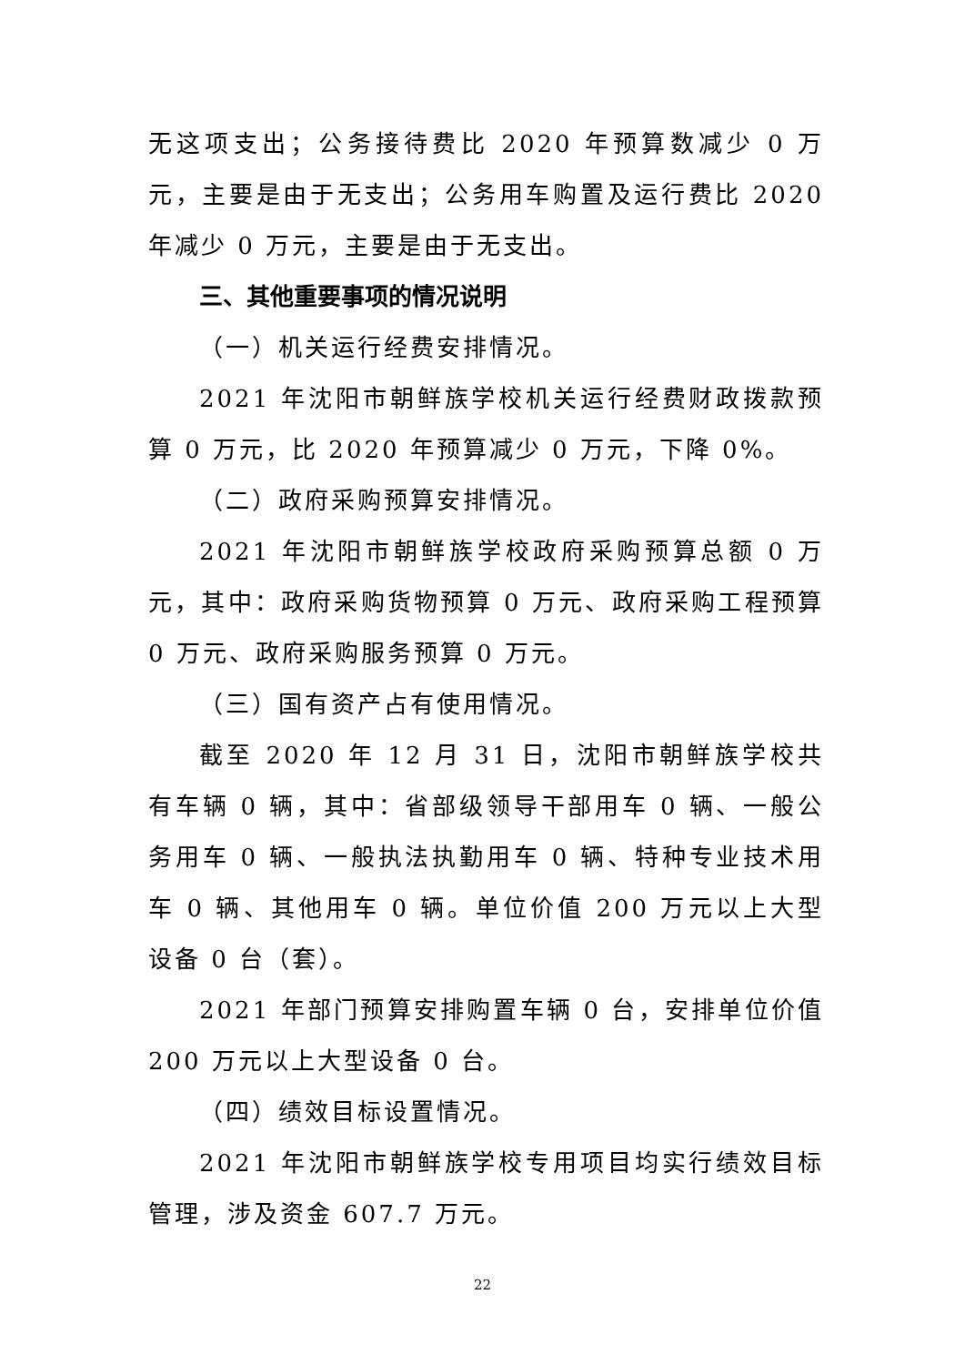无这项支出；公务接待费比 2020 年预算数减少 0 万元，主要是由于无支出；公务用车购置及运行费比 2020 年减少 0 万元，主要是由于无支出。
三、其他重要事项的情况说明
（一）机关运行经费安排情况。
2021 年沈阳市朝鲜族学校机关运行经费财政拨款预算 0 万元，比 2020 年预算减少 0 万元，下降 0%。
（二）政府采购预算安排情况。
2021 年沈阳市朝鲜族学校政府采购预算总额 0 万元，其中：政府采购货物预算 0 万元、政府采购工程预算 0 万元、政府采购服务预算 0 万元。
（三）国有资产占有使用情况。
截至 2020 年 12 月 31 日，沈阳市朝鲜族学校共有车辆 0 辆，其中：省部级领导干部用车 0 辆、一般公务用车 0 辆、一般执法执勤用车 0 辆、特种专业技术用车 0 辆、其他用车 0 辆。单位价值 200 万元以上大型设备 0 台（套）。
2021 年部门预算安排购置车辆 0 台，安排单位价值 200 万元以上大型设备 0 台。
（四）绩效目标设置情况。
2021 年沈阳市朝鲜族学校专用项目均实行绩效目标管理，涉及资金 607.7 万元。
22